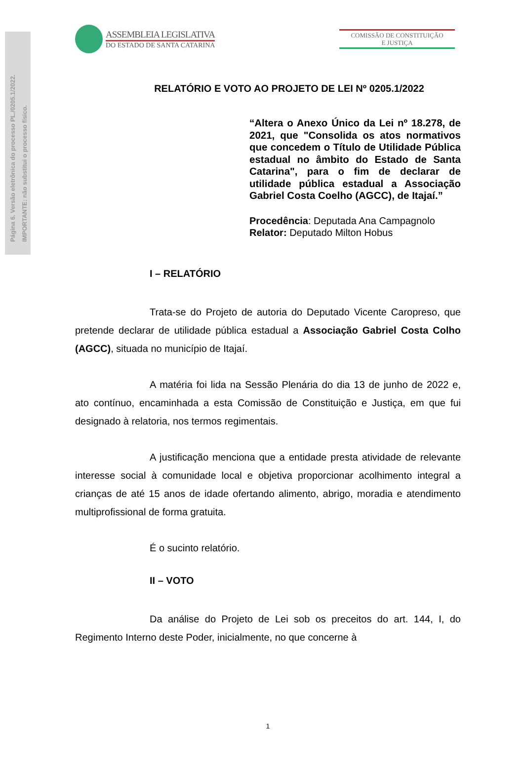Página 6. Versão eletrônica do processo PL./0205.1/2022.
IMPORTANTE: não substitui o processo físico.
ASSEMBLEIA LEGISLATIVA
DO ESTADO DE SANTA CATARINA
COMISSÃO DE CONSTITUIÇÃO
E JUSTIÇA
RELATÓRIO E VOTO AO PROJETO DE LEI Nº 0205.1/2022
“Altera o Anexo Único da Lei nº 18.278, de 2021, que "Consolida os atos normativos que concedem o Título de Utilidade Pública estadual no âmbito do Estado de Santa Catarina", para o fim de declarar de utilidade pública estadual a Associação Gabriel Costa Coelho (AGCC), de Itajaí.”
Procedência: Deputada Ana Campagnolo
Relator: Deputado Milton Hobus
I – RELATÓRIO
Trata-se do Projeto de autoria do Deputado Vicente Caropreso, que pretende declarar de utilidade pública estadual a Associação Gabriel Costa Colho (AGCC), situada no município de Itajaí.
A matéria foi lida na Sessão Plenária do dia 13 de junho de 2022 e, ato contínuo, encaminhada a esta Comissão de Constituição e Justiça, em que fui designado à relatoria, nos termos regimentais.
A justificação menciona que a entidade presta atividade de relevante interesse social à comunidade local e objetiva proporcionar acolhimento integral a crianças de até 15 anos de idade ofertando alimento, abrigo, moradia e atendimento multiprofissional de forma gratuita.
É o sucinto relatório.
II – VOTO
Da análise do Projeto de Lei sob os preceitos do art. 144, I, do Regimento Interno deste Poder, inicialmente, no que concerne à
1